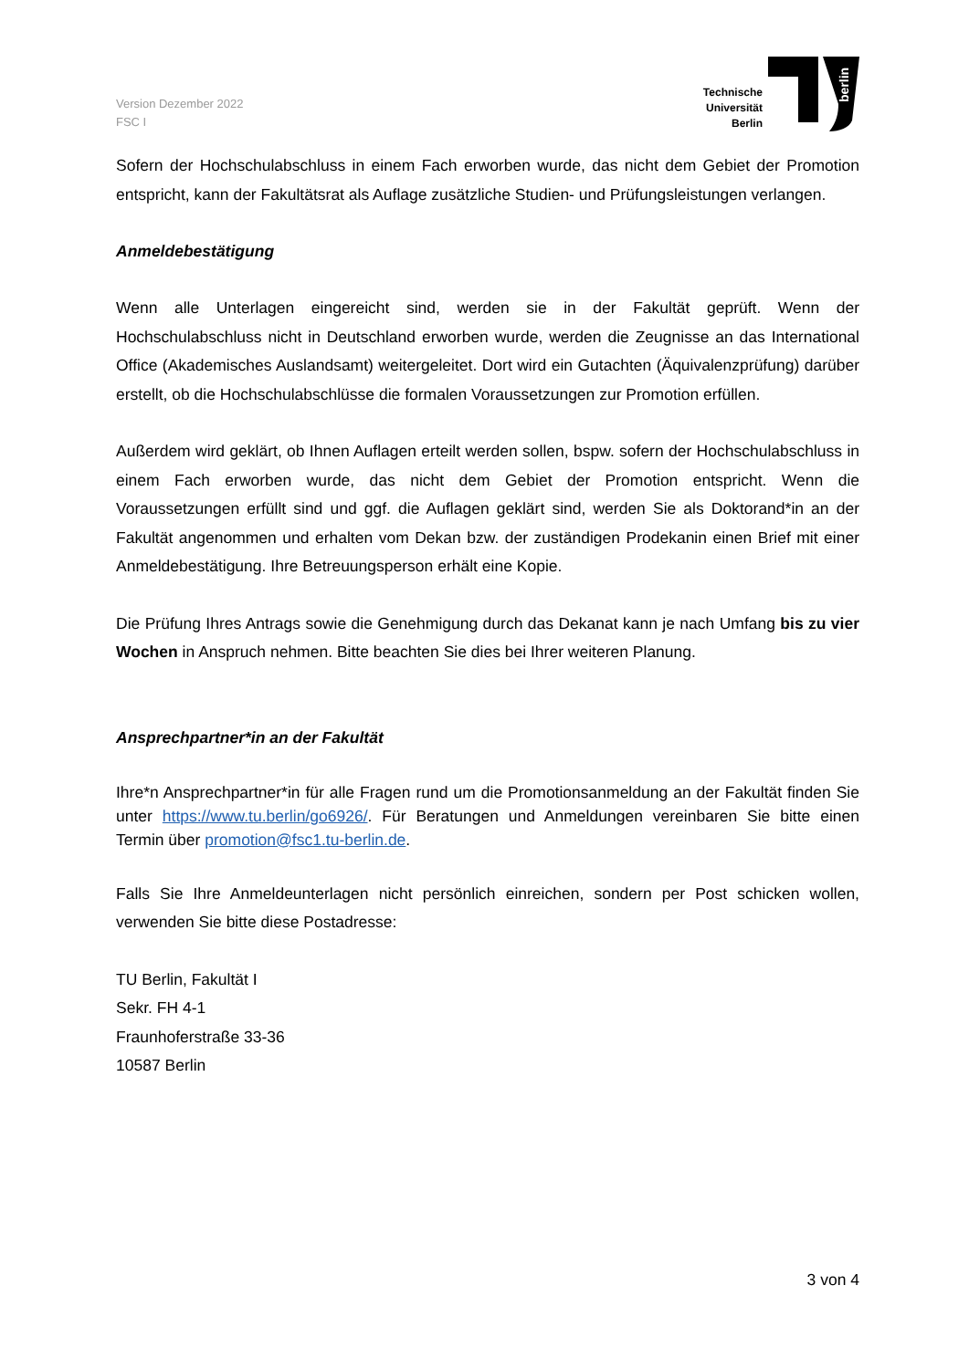Version Dezember 2022
FSC I
Technische
Universität
Berlin
berlin
Sofern der Hochschulabschluss in einem Fach erworben wurde, das nicht dem Gebiet der Promotion entspricht, kann der Fakultätsrat als Auflage zusätzliche Studien- und Prüfungsleistungen verlangen.
Anmeldebestätigung
Wenn alle Unterlagen eingereicht sind, werden sie in der Fakultät geprüft. Wenn der Hochschulabschluss nicht in Deutschland erworben wurde, werden die Zeugnisse an das International Office (Akademisches Auslandsamt) weitergeleitet. Dort wird ein Gutachten (Äquivalenzprüfung) darüber erstellt, ob die Hochschulabschlüsse die formalen Voraussetzungen zur Promotion erfüllen.
Außerdem wird geklärt, ob Ihnen Auflagen erteilt werden sollen, bspw. sofern der Hochschulabschluss in einem Fach erworben wurde, das nicht dem Gebiet der Promotion entspricht. Wenn die Voraussetzungen erfüllt sind und ggf. die Auflagen geklärt sind, werden Sie als Doktorand*in an der Fakultät angenommen und erhalten vom Dekan bzw. der zuständigen Prodekanin einen Brief mit einer Anmeldebestätigung. Ihre Betreuungsperson erhält eine Kopie.
Die Prüfung Ihres Antrags sowie die Genehmigung durch das Dekanat kann je nach Umfang bis zu vier Wochen in Anspruch nehmen. Bitte beachten Sie dies bei Ihrer weiteren Planung.
Ansprechpartner*in an der Fakultät
Ihre*n Ansprechpartner*in für alle Fragen rund um die Promotionsanmeldung an der Fakultät finden Sie unter https://www.tu.berlin/go6926/. Für Beratungen und Anmeldungen vereinbaren Sie bitte einen Termin über promotion@fsc1.tu-berlin.de.
Falls Sie Ihre Anmeldeunterlagen nicht persönlich einreichen, sondern per Post schicken wollen, verwenden Sie bitte diese Postadresse:
TU Berlin, Fakultät I
Sekr. FH 4-1
Fraunhoferstraße 33-36
10587 Berlin
3 von 4